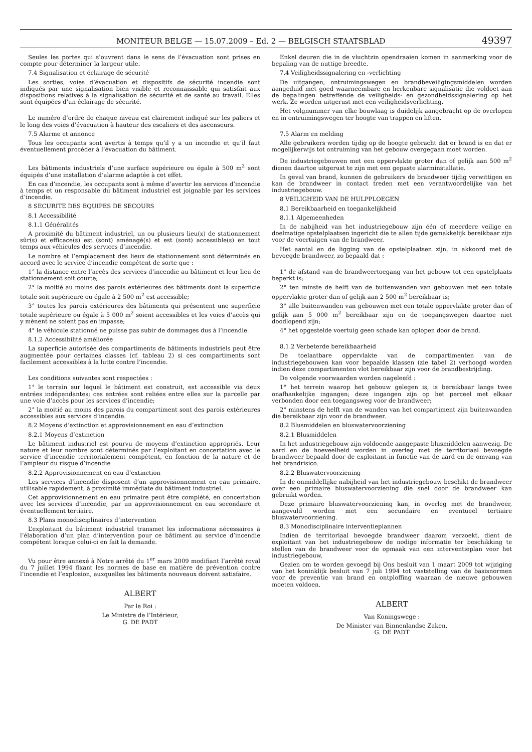MONITEUR BELGE — 15.07.2009 – Ed. 2 — BELGISCH STAATSBLAD 49397
Seules les portes qui s’ouvrent dans le sens de l’évacuation sont prises en compte pour déterminer la largeur utile.
7.4 Signalisation et éclairage de sécurité
Les sorties, voies d’évacuation et dispositifs de sécurité incendie sont indiqués par une signalisation bien visible et reconnaissable qui satisfait aux dispositions relatives à la signalisation de sécurité et de santé au travail. Elles sont équipées d’un éclairage de sécurité.
Le numéro d’ordre de chaque niveau est clairement indiqué sur les paliers et le long des voies d’évacuation à hauteur des escaliers et des ascenseurs.
7.5 Alarme et annonce
Tous les occupants sont avertis à temps qu’il y a un incendie et qu’il faut éventuellement procéder à l’évacuation du bâtiment.
Les bâtiments industriels d’une surface supérieure ou égale à 500 m<sup>2</sup> sont équipés d’une installation d’alarme adaptée à cet effet.
En cas d’incendie, les occupants sont à même d’avertir les services d’incendie à temps et un responsable du bâtiment industriel est joignable par les services d’incendie.
8 SECURITE DES EQUIPES DE SECOURS
8.1 Accessibilité
8.1.1 Généralités
A proximité du bâtiment industriel, un ou plusieurs lieu(x) de stationnement sûr(s) et efficace(s) est (sont) aménagé(s) et est (sont) accessible(s) en tout temps aux véhicules des services d’incendie.
Le nombre et l’emplacement des lieux de stationnement sont déterminés en accord avec le service d’incendie compétent de sorte que :
1° la distance entre l’accès des services d’incendie au bâtiment et leur lieu de stationnement soit courte;
2° la moitié au moins des parois extérieures des bâtiments dont la superficie totale soit supérieure ou égale à 2 500 m<sup>2</sup> est accessible;
3° toutes les parois extérieures des bâtiments qui présentent une superficie totale supérieure ou égale à 5 000 m<sup>2</sup> soient accessibles et les voies d’accès qui y mènent ne soient pas en impasse;
4° le véhicule stationné ne puisse pas subir de dommages dus à l’incendie.
8.1.2 Accessibilité améliorée
La superficie autorisée des compartiments de bâtiments industriels peut être augmentée pour certaines classes (cf. tableau 2) si ces compartiments sont facilement accessibles à la lutte contre l’incendie.
Les conditions suivantes sont respectées :
1° le terrain sur lequel le bâtiment est construit, est accessible via deux entrées indépendantes; ces entrées sont reliées entre elles sur la parcelle par une voie d’accès pour les services d’incendie;
2° la moitié au moins des parois du compartiment sont des parois extérieures accessibles aux services d’incendie.
8.2 Moyens d’extinction et approvisionnement en eau d’extinction
8.2.1 Moyens d’extinction
Le bâtiment industriel est pourvu de moyens d’extinction appropriés. Leur nature et leur nombre sont déterminés par l’exploitant en concertation avec le service d’incendie territorialement compétent, en fonction de la nature et de l’ampleur du risque d’incendie
8.2.2 Approvisionnement en eau d’extinction
Les services d’incendie disposent d’un approvisionnement en eau primaire, utilisable rapidement, à proximité immédiate du bâtiment industriel.
Cet approvisionnement en eau primaire peut être complété, en concertation avec les services d’incendie, par un approvisionnement en eau secondaire et éventuellement tertiaire.
8.3 Plans monodisciplinaires d’intervention
L’exploitant du bâtiment industriel transmet les informations nécessaires à l’élaboration d’un plan d’intervention pour ce bâtiment au service d’incendie compétent lorsque celui-ci en fait la demande.
Vu pour être annexé à Notre arrêté du 1<sup>er</sup> mars 2009 modifiant l’arrêté royal du 7 juillet 1994 fixant les normes de base en matière de prévention contre l’incendie et l’explosion, auxquelles les bâtiments nouveaux doivent satisfaire.
ALBERT
Par le Roi :
Le Ministre de l’Intérieur,
G. DE PADT
Enkel deuren die in de vluchtzin opendraaien komen in aanmerking voor de bepaling van de nuttige breedte.
7.4 Veiligheidssignalering en -verlichting
De uitgangen, ontruimingswegen en brandbeveiligingsmiddelen worden aangeduid met goed waarneembare en herkenbare signalisatie die voldoet aan de bepalingen betreffende de veiligheids- en gezondheidssignalering op het werk. Ze worden uitgerust met een veiligheidsverlichting.
Het volgnummer van elke bouwlaag is duidelijk aangebracht op de overlopen en in ontruimingswegen ter hoogte van trappen en liften.
7.5 Alarm en melding
Alle gebruikers worden tijdig op de hoogte gebracht dat er brand is en dat er mogelijkerwijs tot ontruiming van het gebouw overgegaan moet worden.
De industriegebouwen met een oppervlakte groter dan of gelijk aan 500 m<sup>2</sup> dienen daartoe uitgerust te zijn met een gepaste alarminstallatie.
In geval van brand, kunnen de gebruikers de brandweer tijdig verwittigen en kan de brandweer in contact treden met een verantwoordelijke van het industriegebouw.
8 VEILIGHEID VAN DE HULPPLOEGEN
8.1 Bereikbaarheid en toegankelijkheid
8.1.1 Algemeenheden
In de nabijheid van het industriegebouw zijn één of meerdere veilige en doelmatige opstelplaatsen ingericht die te allen tijde gemakkelijk bereikbaar zijn voor de voertuigen van de brandweer.
Het aantal en de ligging van de opstelplaatsen zijn, in akkoord met de bevoegde brandweer, zo bepaald dat :
1° de afstand van de brandweertoegang van het gebouw tot een opstelplaats beperkt is;
2° ten minste de helft van de buitenwanden van gebouwen met een totale oppervlakte groter dan of gelijk aan 2 500 m<sup>2</sup> bereikbaar is;
3° alle buitenwanden van gebouwen met een totale oppervlakte groter dan of gelijk aan 5 000 m<sup>2</sup> bereikbaar zijn en de toegangswegen daartoe niet doodlopend zijn;
4° het opgestelde voertuig geen schade kan oplopen door de brand.
8.1.2 Verbeterde bereikbaarheid
De toelaatbare oppervlakte van de compartimenten van de industriegebouwen kan voor bepaalde klassen (zie tabel 2) verhoogd worden indien deze compartimenten vlot bereikbaar zijn voor de brandbestrijding.
De volgende voorwaarden worden nageleefd :
1° het terrein waarop het gebouw gelegen is, is bereikbaar langs twee onafhankelijke ingangen; deze ingangen zijn op het perceel met elkaar verbonden door een toegangsweg voor de brandweer;
2° minstens de helft van de wanden van het compartiment zijn buitenwanden die bereikbaar zijn voor de brandweer.
8.2 Blusmiddelen en bluswatervoorziening
8.2.1 Blusmiddelen
In het industriegebouw zijn voldoende aangepaste blusmiddelen aanwezig. De aard en de hoeveelheid worden in overleg met de territoriaal bevoegde brandweer bepaald door de exploitant in functie van de aard en de omvang van het brandrisico.
8.2.2 Bluswatervoorziening
In de onmiddellijke nabijheid van het industriegebouw beschikt de brandweer over een primaire bluswatervoorziening die snel door de brandweer kan gebruikt worden.
Deze primaire bluswatervoorziening kan, in overleg met de brandweer, aangevuld worden met een secundaire en eventueel tertiaire bluswatervoorziening.
8.3 Monodisciplinaire interventieplannen
Indien de territoriaal bevoegde brandweer daarom verzoekt, dient de exploitant van het industriegebouw de nodige informatie ter beschikking te stellen van de brandweer voor de opmaak van een interventieplan voor het industriegebouw.
Gezien om te worden gevoegd bij Ons besluit van 1 maart 2009 tot wijziging van het koninklijk besluit van 7 juli 1994 tot vaststelling van de basisnormen voor de preventie van brand en ontploffing waaraan de nieuwe gebouwen moeten voldoen.
ALBERT
Van Koningswege :
De Minister van Binnenlandse Zaken,
G. DE PADT